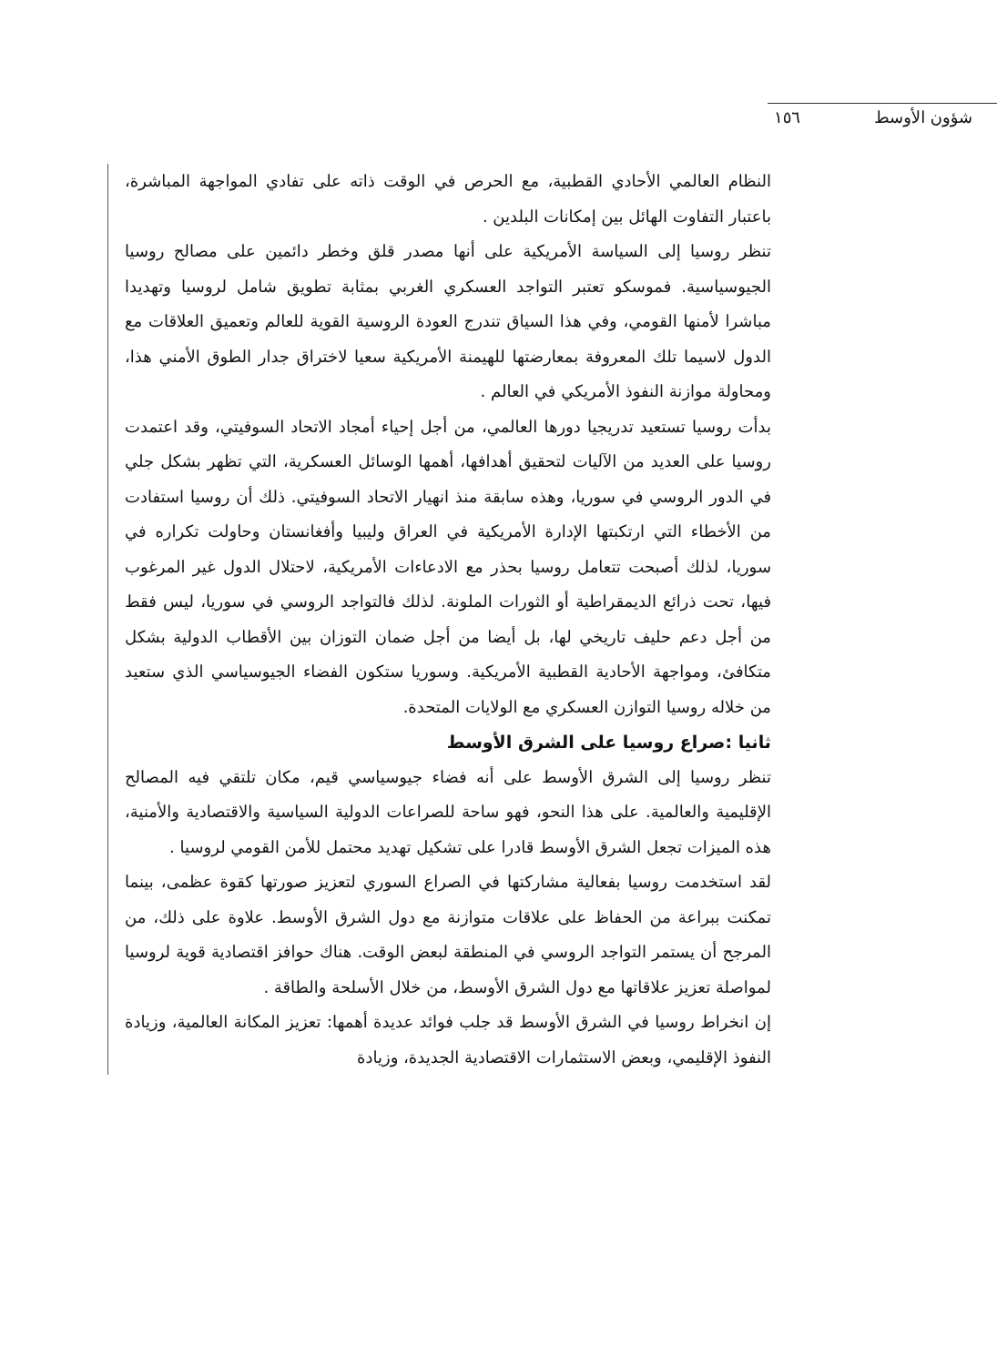شؤون الأوسط
١٥٦
النظام العالمي الأحادي القطبية، مع الحرص في الوقت ذاته على تفادي المواجهة المباشرة، باعتبار التفاوت الهائل بين إمكانات البلدين .
تنظر روسيا إلى السياسة الأمريكية على أنها مصدر قلق وخطر دائمين على مصالح روسيا الجيوسياسية. فموسكو تعتبر التواجد العسكري الغربي بمثابة تطويق شامل لروسيا وتهديدا مباشرا لأمنها القومي، وفي هذا السياق تندرج العودة الروسية القوية للعالم وتعميق العلاقات مع الدول لاسيما تلك المعروفة بمعارضتها للهيمنة الأمريكية سعيا لاختراق جدار الطوق الأمني هذا، ومحاولة موازنة النفوذ الأمريكي في العالم .
بدأت روسيا تستعيد تدريجيا دورها العالمي، من أجل إحياء أمجاد الاتحاد السوفيتي، وقد اعتمدت روسيا على العديد من الآليات لتحقيق أهدافها، أهمها الوسائل العسكرية، التي تظهر بشكل جلي في الدور الروسي في سوريا، وهذه سابقة منذ انهيار الاتحاد السوفيتي. ذلك أن روسيا استفادت من الأخطاء التي ارتكبتها الإدارة الأمريكية في العراق وليبيا وأفغانستان وحاولت تكراره في سوريا، لذلك أصبحت تتعامل روسيا بحذر مع الادعاءات الأمريكية، لاحتلال الدول غير المرغوب فيها، تحت ذرائع الديمقراطية أو الثورات الملونة. لذلك فالتواجد الروسي في سوريا، ليس فقط من أجل دعم حليف تاريخي لها، بل أيضا من أجل ضمان التوزان بين الأقطاب الدولية بشكل متكافئ، ومواجهة الأحادية القطبية الأمريكية. وسوريا ستكون الفضاء الجيوسياسي الذي ستعيد من خلاله روسيا التوازن العسكري مع الولايات المتحدة.
ثانيا :صراع روسيا على الشرق الأوسط
تنظر روسيا إلى الشرق الأوسط على أنه فضاء جيوسياسي قيم، مكان تلتقي فيه المصالح الإقليمية والعالمية. على هذا النحو، فهو ساحة للصراعات الدولية السياسية والاقتصادية والأمنية، هذه الميزات تجعل الشرق الأوسط قادرا على تشكيل تهديد محتمل للأمن القومي لروسيا .
لقد استخدمت روسيا بفعالية مشاركتها في الصراع السوري لتعزيز صورتها كقوة عظمى، بينما تمكنت ببراعة من الحفاظ على علاقات متوازنة مع دول الشرق الأوسط. علاوة على ذلك، من المرجح أن يستمر التواجد الروسي في المنطقة لبعض الوقت. هناك حوافز اقتصادية قوية لروسيا لمواصلة تعزيز علاقاتها مع دول الشرق الأوسط، من خلال الأسلحة والطاقة .
إن انخراط روسيا في الشرق الأوسط قد جلب فوائد عديدة أهمها: تعزيز المكانة العالمية، وزيادة النفوذ الإقليمي، وبعض الاستثمارات الاقتصادية الجديدة، وزيادة